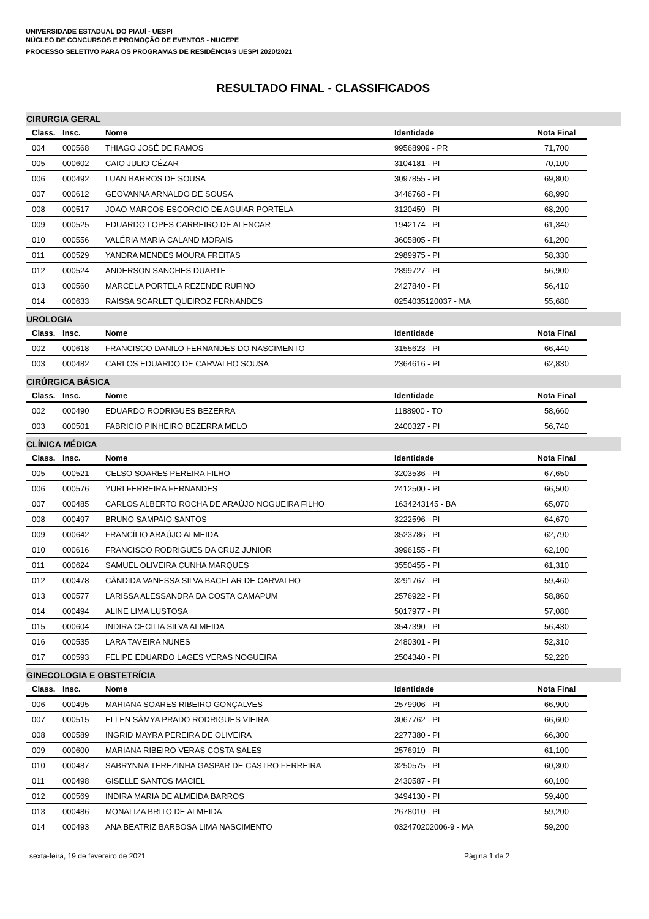UNIVERSIDADE ESTADUAL DO PIAUÍ - UESPI
NÚCLEO DE CONCURSOS E PROMOÇÃO DE EVENTOS - NUCEPE
PROCESSO SELETIVO PARA OS PROGRAMAS DE RESIDÊNCIAS UESPI 2020/2021
RESULTADO FINAL - CLASSIFICADOS
CIRURGIA GERAL
| Class. | Insc. | Nome | Identidade | Nota Final |
| --- | --- | --- | --- | --- |
| 004 | 000568 | THIAGO JOSÉ DE RAMOS | 99568909 - PR | 71,700 |
| 005 | 000602 | CAIO JULIO CÉZAR | 3104181 - PI | 70,100 |
| 006 | 000492 | LUAN BARROS DE SOUSA | 3097855 - PI | 69,800 |
| 007 | 000612 | GEOVANNA ARNALDO DE SOUSA | 3446768 - PI | 68,990 |
| 008 | 000517 | JOAO MARCOS ESCORCIO DE AGUIAR PORTELA | 3120459 - PI | 68,200 |
| 009 | 000525 | EDUARDO LOPES CARREIRO DE ALENCAR | 1942174 - PI | 61,340 |
| 010 | 000556 | VALÉRIA MARIA CALAND MORAIS | 3605805 - PI | 61,200 |
| 011 | 000529 | YANDRA MENDES MOURA FREITAS | 2989975 - PI | 58,330 |
| 012 | 000524 | ANDERSON SANCHES DUARTE | 2899727 - PI | 56,900 |
| 013 | 000560 | MARCELA PORTELA REZENDE RUFINO | 2427840 - PI | 56,410 |
| 014 | 000633 | RAISSA SCARLET QUEIROZ FERNANDES | 0254035120037 - MA | 55,680 |
UROLOGIA
| Class. | Insc. | Nome | Identidade | Nota Final |
| --- | --- | --- | --- | --- |
| 002 | 000618 | FRANCISCO DANILO FERNANDES DO NASCIMENTO | 3155623 - PI | 66,440 |
| 003 | 000482 | CARLOS EDUARDO DE CARVALHO SOUSA | 2364616 - PI | 62,830 |
CIRÚRGICA BÁSICA
| Class. | Insc. | Nome | Identidade | Nota Final |
| --- | --- | --- | --- | --- |
| 002 | 000490 | EDUARDO RODRIGUES BEZERRA | 1188900 - TO | 58,660 |
| 003 | 000501 | FABRICIO PINHEIRO BEZERRA MELO | 2400327 - PI | 56,740 |
CLÍNICA MÉDICA
| Class. | Insc. | Nome | Identidade | Nota Final |
| --- | --- | --- | --- | --- |
| 005 | 000521 | CELSO SOARES PEREIRA FILHO | 3203536 - PI | 67,650 |
| 006 | 000576 | YURI FERREIRA FERNANDES | 2412500 - PI | 66,500 |
| 007 | 000485 | CARLOS ALBERTO ROCHA DE ARAÚJO NOGUEIRA FILHO | 1634243145 - BA | 65,070 |
| 008 | 000497 | BRUNO SAMPAIO SANTOS | 3222596 - PI | 64,670 |
| 009 | 000642 | FRANCÍLIO ARAÚJO ALMEIDA | 3523786 - PI | 62,790 |
| 010 | 000616 | FRANCISCO RODRIGUES DA CRUZ JUNIOR | 3996155 - PI | 62,100 |
| 011 | 000624 | SAMUEL OLIVEIRA CUNHA MARQUES | 3550455 - PI | 61,310 |
| 012 | 000478 | CÂNDIDA VANESSA SILVA BACELAR DE CARVALHO | 3291767 - PI | 59,460 |
| 013 | 000577 | LARISSA ALESSANDRA DA COSTA CAMAPUM | 2576922 - PI | 58,860 |
| 014 | 000494 | ALINE LIMA LUSTOSA | 5017977 - PI | 57,080 |
| 015 | 000604 | INDIRA CECILIA SILVA ALMEIDA | 3547390 - PI | 56,430 |
| 016 | 000535 | LARA TAVEIRA NUNES | 2480301 - PI | 52,310 |
| 017 | 000593 | FELIPE EDUARDO LAGES VERAS NOGUEIRA | 2504340 - PI | 52,220 |
GINECOLOGIA E OBSTETRÍCIA
| Class. | Insc. | Nome | Identidade | Nota Final |
| --- | --- | --- | --- | --- |
| 006 | 000495 | MARIANA SOARES RIBEIRO GONÇALVES | 2579906 - PI | 66,900 |
| 007 | 000515 | ELLEN SÂMYA PRADO RODRIGUES VIEIRA | 3067762 - PI | 66,600 |
| 008 | 000589 | INGRID MAYRA PEREIRA DE OLIVEIRA | 2277380 - PI | 66,300 |
| 009 | 000600 | MARIANA RIBEIRO VERAS COSTA SALES | 2576919 - PI | 61,100 |
| 010 | 000487 | SABRYNNA TEREZINHA GASPAR DE CASTRO FERREIRA | 3250575 - PI | 60,300 |
| 011 | 000498 | GISELLE SANTOS MACIEL | 2430587 - PI | 60,100 |
| 012 | 000569 | INDIRA MARIA DE ALMEIDA BARROS | 3494130 - PI | 59,400 |
| 013 | 000486 | MONALIZA BRITO DE ALMEIDA | 2678010 - PI | 59,200 |
| 014 | 000493 | ANA BEATRIZ BARBOSA LIMA NASCIMENTO | 032470202006-9 - MA | 59,200 |
sexta-feira, 19 de fevereiro de 2021 Página 1 de 2